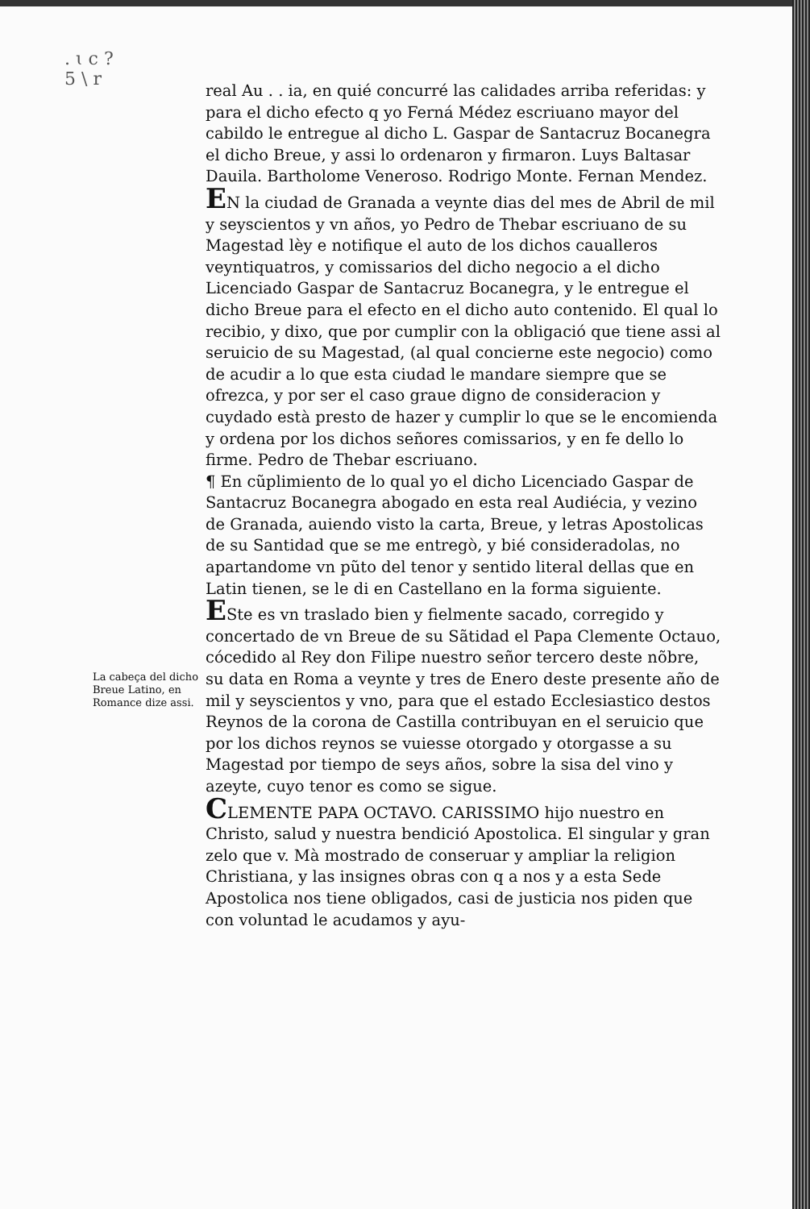. ɩ c ?
5 \ r
real Au . . ia, en quié concurré las calidades arriba referidas: y para el dicho efecto q yo Ferná Médez escriuano mayor del cabildo le entregue al dicho L. Gaspar de Santacruz Bocanegra el dicho Breue, y assi lo ordenaron y firmaron. Luys Baltasar Dauila. Bartholome Veneroso. Rodrigo Monte. Fernan Mendez.
EN la ciudad de Granada a veynte dias del mes de Abril de mil y seyscientos y vn años, yo Pedro de Thebar escriuano de su Magestad lèy e notifique el auto de los dichos caualleros veyntiquatros, y comissarios del dicho negocio a el dicho Licenciado Gaspar de Santacruz Bocanegra, y le entregue el dicho Breue para el efecto en el dicho auto contenido. El qual lo recibio, y dixo, que por cumplir con la obligació que tiene assi al seruicio de su Magestad, (al qual concierne este negocio) como de acudir a lo que esta ciudad le mandare siempre que se ofrezca, y por ser el caso graue digno de consideracion y cuydado està presto de hazer y cumplir lo que se le encomienda y ordena por los dichos señores comissarios, y en fe dello lo firme. Pedro de Thebar escriuano.
¶ En cũplimiento de lo qual yo el dicho Licenciado Gaspar de Santacruz Bocanegra abogado en esta real Audiécia, y vezino de Granada, auiendo visto la carta, Breue, y letras Apostolicas de su Santidad que se me entregò, y bié consideradolas, no apartandome vn pũto del tenor y sentido literal dellas que en Latin tienen, se le di en Castellano en la forma siguiente.
ESte es vn traslado bien y fielmente sacado, corregido y concertado de vn Breue de su Sãtidad el Papa Clemente Octauo, cócedido al Rey don Filipe nuestro señor tercero deste nõbre, su data en Roma a veynte y tres de Enero deste presente año de mil y seyscientos y vno, para que el estado Ecclesiastico destos Reynos de la corona de Castilla contribuyan en el seruicio que por los dichos reynos se vuiesse otorgado y otorgasse a su Magestad por tiempo de seys años, sobre la sisa del vino y azeyte, cuyo tenor es como se sigue.
CLEMENTE PAPA OCTAVO. CARISSIMO hijo nuestro en Christo, salud y nuestra bendició Apostolica. El singular y gran zelo que v. Mà mostrado de conseruar y ampliar la religion Christiana, y las insignes obras con q a nos y a esta Sede Apostolica nos tiene obligados, casi de justicia nos piden que con voluntad le acudamos y ayu-
La cabeça del dicho Breue Latino, en Romance dize assi.